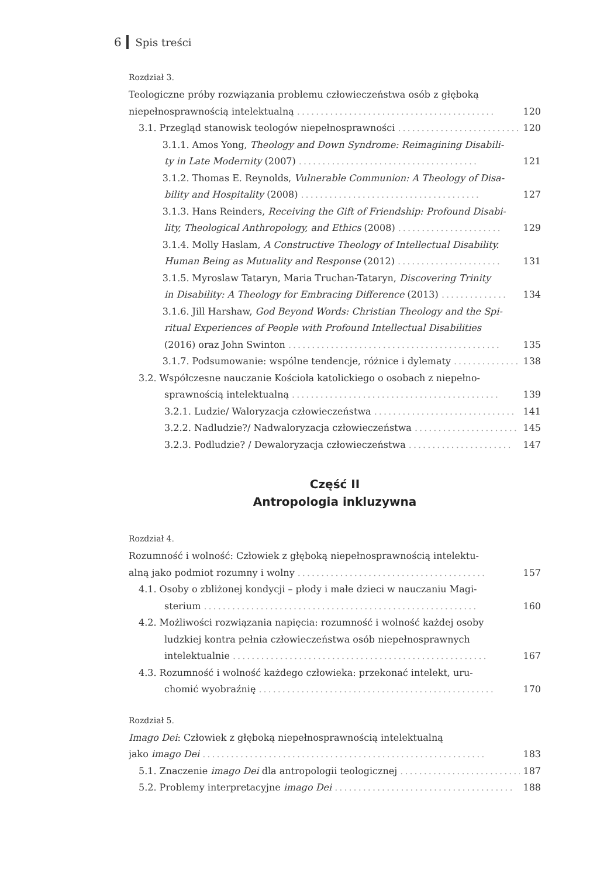6 Spis treści
Rozdział 3.
Teologiczne próby rozwiązania problemu człowieczeństwa osób z głęboką
niepełnosprawnością intelektualną .......................................... 120
3.1. Przegląd stanowisk teologów niepełnosprawności .......................... 120
3.1.1. Amos Yong, Theology and Down Syndrome: Reimagining Disabili-
ty in Late Modernity (2007) ...................................... 121
3.1.2. Thomas E. Reynolds, Vulnerable Communion: A Theology of Disa-
bility and Hospitality (2008) ...................................... 127
3.1.3. Hans Reinders, Receiving the Gift of Friendship: Profound Disabi-
lity, Theological Anthropology, and Ethics (2008) ...................... 129
3.1.4. Molly Haslam, A Constructive Theology of Intellectual Disability.
Human Being as Mutuality and Response (2012) ...................... 131
3.1.5. Myroslaw Tataryn, Maria Truchan-Tataryn, Discovering Trinity
in Disability: A Theology for Embracing Difference (2013) .............. 134
3.1.6. Jill Harshaw, God Beyond Words: Christian Theology and the Spi-
ritual Experiences of People with Profound Intellectual Disabilities
(2016) oraz John Swinton ............................................. 135
3.1.7. Podsumowanie: wspólne tendencje, różnice i dylematy .............. 138
3.2. Współczesne nauczanie Kościoła katolickiego o osobach z niepełno-
sprawnością intelektualną ............................................ 139
3.2.1. Ludzie/ Waloryzacja człowieczeństwa .............................. 141
3.2.2. Nadludzie?/ Nadwaloryzacja człowieczeństwa ...................... 145
3.2.3. Podludzie? / Dewaloryzacja człowieczeństwa ...................... 147
Część II
Antropologia inkluzywna
Rozdział 4.
Rozumność i wolność: Człowiek z głęboką niepełnosprawnością intelektu-
alną jako podmiot rozumny i wolny ........................................ 157
4.1. Osoby o zbliżonej kondycji – płody i małe dzieci w nauczaniu Magi-
sterium .......................................................... 160
4.2. Możliwości rozwiązania napięcia: rozumność i wolność każdej osoby
ludzkiej kontra pełnia człowieczeństwa osób niepełnosprawnych
intelektualnie ...................................................... 167
4.3. Rozumność i wolność każdego człowieka: przekonać intelekt, uru-
chomić wyobraźnię .................................................. 170
Rozdział 5.
Imago Dei: Człowiek z głęboką niepełnosprawnością intelektualną
jako imago Dei ............................................................ 183
5.1. Znaczenie imago Dei dla antropologii teologicznej .......................... 187
5.2. Problemy interpretacyjne imago Dei ...................................... 188